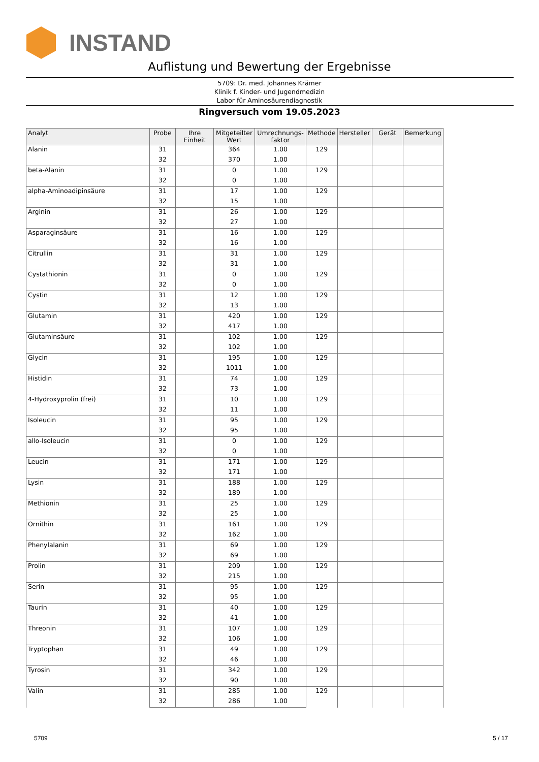INSTAND
Auflistung und Bewertung der Ergebnisse
5709: Dr. med. Johannes Krämer
Klinik f. Kinder- und Jugendmedizin
Labor für Aminosäurendiagnostik
Ringversuch vom 19.05.2023
| Analyt | Probe | Ihre Einheit | Mitgeteilter Wert | Umrechnungs-faktor | Methode | Hersteller | Gerät | Bemerkung |
| --- | --- | --- | --- | --- | --- | --- | --- | --- |
| Alanin | 31 | | 364 | 1.00 | 129 | | | |
| | 32 | | 370 | 1.00 | | | | |
| beta-Alanin | 31 | | 0 | 1.00 | 129 | | | |
| | 32 | | 0 | 1.00 | | | | |
| alpha-Aminoadipinsäure | 31 | | 17 | 1.00 | 129 | | | |
| | 32 | | 15 | 1.00 | | | | |
| Arginin | 31 | | 26 | 1.00 | 129 | | | |
| | 32 | | 27 | 1.00 | | | | |
| Asparaginsäure | 31 | | 16 | 1.00 | 129 | | | |
| | 32 | | 16 | 1.00 | | | | |
| Citrullin | 31 | | 31 | 1.00 | 129 | | | |
| | 32 | | 31 | 1.00 | | | | |
| Cystathionin | 31 | | 0 | 1.00 | 129 | | | |
| | 32 | | 0 | 1.00 | | | | |
| Cystin | 31 | | 12 | 1.00 | 129 | | | |
| | 32 | | 13 | 1.00 | | | | |
| Glutamin | 31 | | 420 | 1.00 | 129 | | | |
| | 32 | | 417 | 1.00 | | | | |
| Glutaminsäure | 31 | | 102 | 1.00 | 129 | | | |
| | 32 | | 102 | 1.00 | | | | |
| Glycin | 31 | | 195 | 1.00 | 129 | | | |
| | 32 | | 1011 | 1.00 | | | | |
| Histidin | 31 | | 74 | 1.00 | 129 | | | |
| | 32 | | 73 | 1.00 | | | | |
| 4-Hydroxyprolin (frei) | 31 | | 10 | 1.00 | 129 | | | |
| | 32 | | 11 | 1.00 | | | | |
| Isoleucin | 31 | | 95 | 1.00 | 129 | | | |
| | 32 | | 95 | 1.00 | | | | |
| allo-Isoleucin | 31 | | 0 | 1.00 | 129 | | | |
| | 32 | | 0 | 1.00 | | | | |
| Leucin | 31 | | 171 | 1.00 | 129 | | | |
| | 32 | | 171 | 1.00 | | | | |
| Lysin | 31 | | 188 | 1.00 | 129 | | | |
| | 32 | | 189 | 1.00 | | | | |
| Methionin | 31 | | 25 | 1.00 | 129 | | | |
| | 32 | | 25 | 1.00 | | | | |
| Ornithin | 31 | | 161 | 1.00 | 129 | | | |
| | 32 | | 162 | 1.00 | | | | |
| Phenylalanin | 31 | | 69 | 1.00 | 129 | | | |
| | 32 | | 69 | 1.00 | | | | |
| Prolin | 31 | | 209 | 1.00 | 129 | | | |
| | 32 | | 215 | 1.00 | | | | |
| Serin | 31 | | 95 | 1.00 | 129 | | | |
| | 32 | | 95 | 1.00 | | | | |
| Taurin | 31 | | 40 | 1.00 | 129 | | | |
| | 32 | | 41 | 1.00 | | | | |
| Threonin | 31 | | 107 | 1.00 | 129 | | | |
| | 32 | | 106 | 1.00 | | | | |
| Tryptophan | 31 | | 49 | 1.00 | 129 | | | |
| | 32 | | 46 | 1.00 | | | | |
| Tyrosin | 31 | | 342 | 1.00 | 129 | | | |
| | 32 | | 90 | 1.00 | | | | |
| Valin | 31 | | 285 | 1.00 | 129 | | | |
| | 32 | | 286 | 1.00 | | | | |
5709 5 / 17